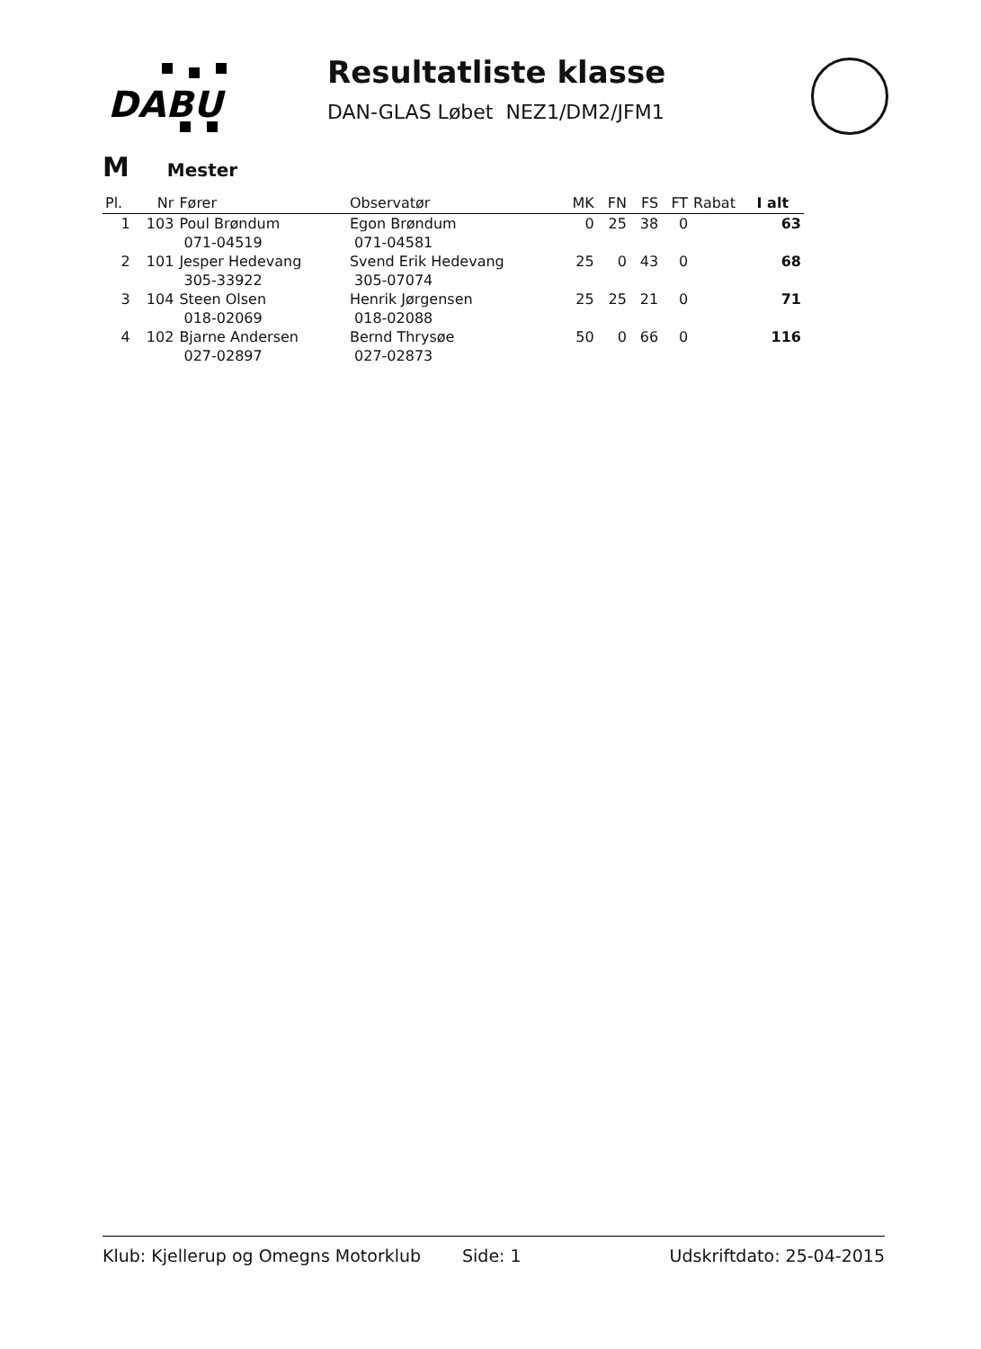DABU
Resultatliste klasse
DAN-GLAS Løbet NEZ1/DM2/JFM1
M Mester
| Pl. | Nr | Fører | Observatør | MK | FN | FS | FT | Rabat | I alt |
| --- | --- | --- | --- | --- | --- | --- | --- | --- | --- |
| 1 | 103 | Poul Brøndum 071-04519 | Egon Brøndum 071-04581 | 0 | 25 | 38 | 0 | | 63 |
| 2 | 101 | Jesper Hedevang 305-33922 | Svend Erik Hedevang 305-07074 | 25 | 0 | 43 | 0 | | 68 |
| 3 | 104 | Steen Olsen 018-02069 | Henrik Jørgensen 018-02088 | 25 | 25 | 21 | 0 | | 71 |
| 4 | 102 | Bjarne Andersen 027-02897 | Bernd Thrysøe 027-02873 | 50 | 0 | 66 | 0 | | 116 |
Klub: Kjellerup og Omegns Motorklub Side: 1 Udskriftdato: 25-04-2015